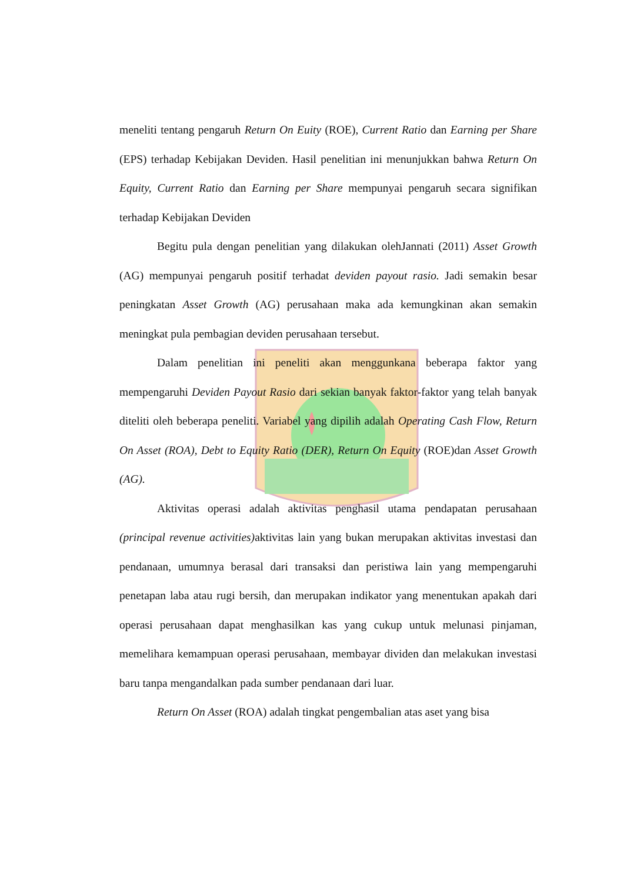meneliti tentang pengaruh Return On Euity (ROE), Current Ratio dan Earning per Share (EPS) terhadap Kebijakan Deviden. Hasil penelitian ini menunjukkan bahwa Return On Equity, Current Ratio dan Earning per Share mempunyai pengaruh secara signifikan terhadap Kebijakan Deviden
Begitu pula dengan penelitian yang dilakukan olehJannati (2011) Asset Growth (AG) mempunyai pengaruh positif terhadat deviden payout rasio. Jadi semakin besar peningkatan Asset Growth (AG) perusahaan maka ada kemungkinan akan semakin meningkat pula pembagian deviden perusahaan tersebut.
Dalam penelitian ini peneliti akan menggunkana beberapa faktor yang mempengaruhi Deviden Payout Rasio dari sekian banyak faktor-faktor yang telah banyak diteliti oleh beberapa peneliti. Variabel yang dipilih adalah Operating Cash Flow, Return On Asset (ROA), Debt to Equity Ratio (DER), Return On Equity (ROE)dan Asset Growth (AG).
Aktivitas operasi adalah aktivitas penghasil utama pendapatan perusahaan (principal revenue activities) aktivitas lain yang bukan merupakan aktivitas investasi dan pendanaan, umumnya berasal dari transaksi dan peristiwa lain yang mempengaruhi penetapan laba atau rugi bersih, dan merupakan indikator yang menentukan apakah dari operasi perusahaan dapat menghasilkan kas yang cukup untuk melunasi pinjaman, memelihara kemampuan operasi perusahaan, membayar dividen dan melakukan investasi baru tanpa mengandalkan pada sumber pendanaan dari luar.
Return On Asset (ROA) adalah tingkat pengembalian atas aset yang bisa